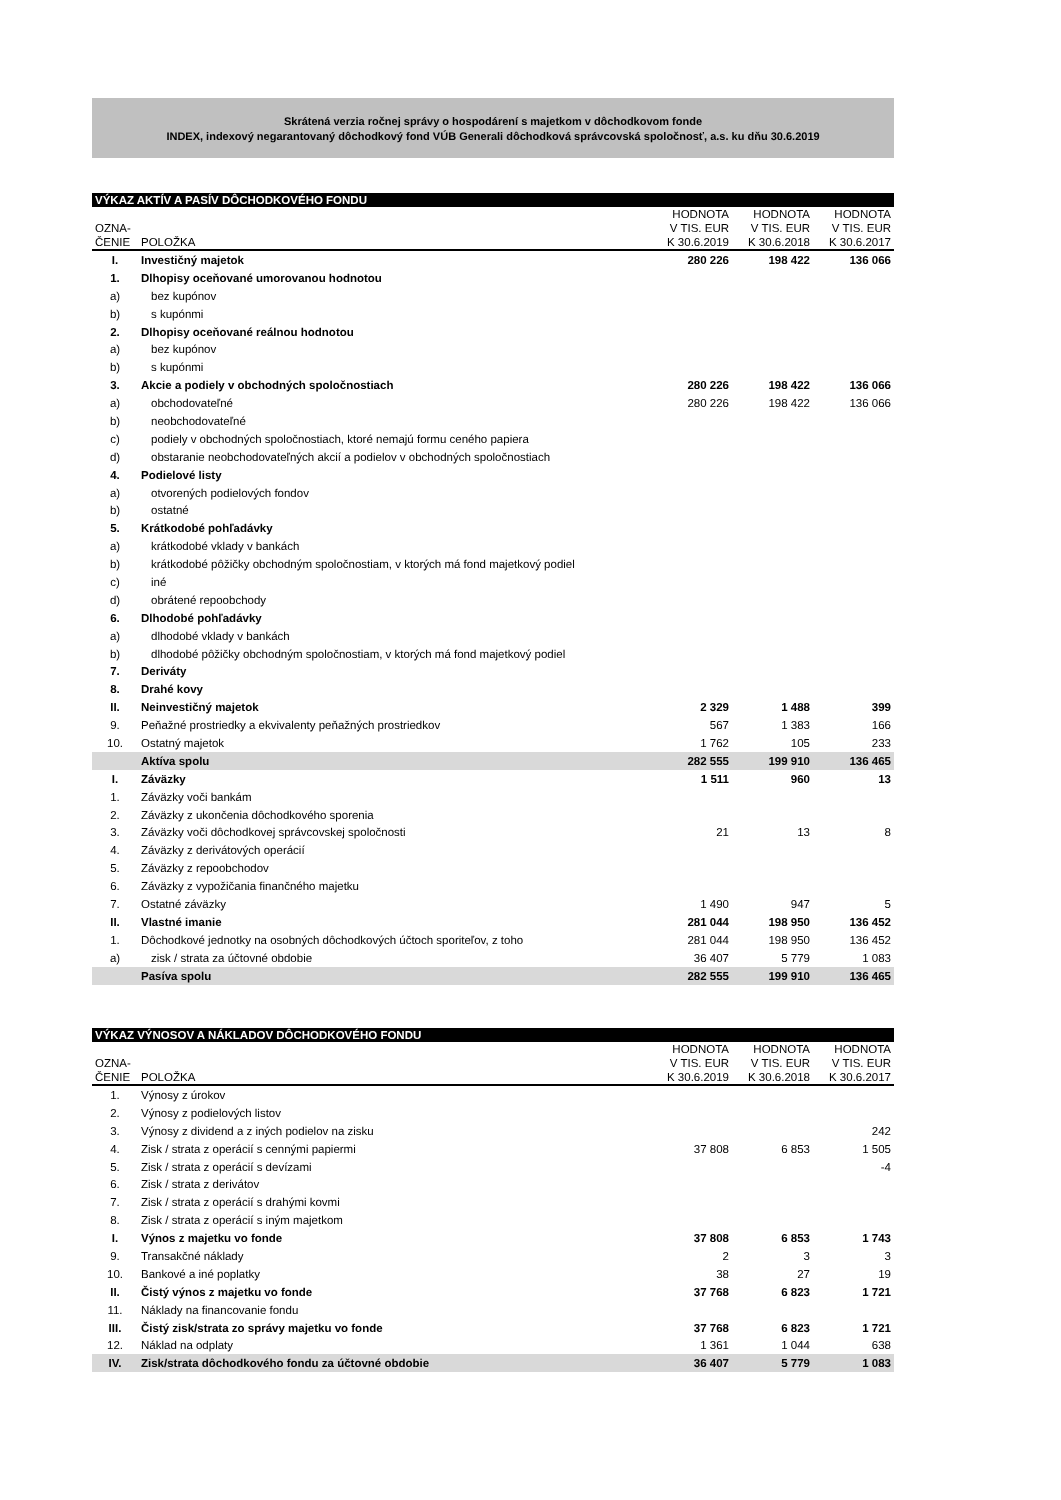Skrátená verzia ročnej správy o hospodárení s majetkom v dôchodkovom fonde
INDEX, indexový negarantovaný dôchodkový fond VÚB Generali dôchodková správcovská spoločnosť, a.s. ku dňu 30.6.2019
| VÝKAZ AKTÍV A PASÍV DÔCHODKOVÉHO FONDU | | | | |
| OZNA- ČENIE | POLOŽKA | HODNOTA V TIS. EUR K 30.6.2019 | HODNOTA V TIS. EUR K 30.6.2018 | HODNOTA V TIS. EUR K 30.6.2017 |
| I. | Investičný majetok | 280 226 | 198 422 | 136 066 |
| 1. | Dlhopisy oceňované umorovanou hodnotou | | | |
| a) | bez kupónov | | | |
| b) | s kupónmi | | | |
| 2. | Dlhopisy oceňované reálnou hodnotou | | | |
| a) | bez kupónov | | | |
| b) | s kupónmi | | | |
| 3. | Akcie a podiely v obchodných spoločnostiach | 280 226 | 198 422 | 136 066 |
| a) | obchodovateľné | 280 226 | 198 422 | 136 066 |
| b) | neobchodovateľné | | | |
| c) | podiely v obchodných spoločnostiach, ktoré nemajú formu ceného papiera | | | |
| d) | obstaranie neobchodovateľných akcií a podielov v obchodných spoločnostiach | | | |
| 4. | Podielové listy | | | |
| a) | otvorených podielových fondov | | | |
| b) | ostatné | | | |
| 5. | Krátkodobé pohľadávky | | | |
| a) | krátkodobé vklady v bankách | | | |
| b) | krátkodobé pôžičky obchodným spoločnostiam, v ktorých má fond majetkový podiel | | | |
| c) | iné | | | |
| d) | obrátené repoobchody | | | |
| 6. | Dlhodobé pohľadávky | | | |
| a) | dlhodobé vklady v bankách | | | |
| b) | dlhodobé pôžičky obchodným spoločnostiam, v ktorých má fond majetkový podiel | | | |
| 7. | Deriváty | | | |
| 8. | Drahé kovy | | | |
| II. | Neinvestičný majetok | 2 329 | 1 488 | 399 |
| 9. | Peňažné prostriedky a ekvivalenty peňažných prostriedkov | 567 | 1 383 | 166 |
| 10. | Ostatný majetok | 1 762 | 105 | 233 |
| | Aktíva spolu | 282 555 | 199 910 | 136 465 |
| I. | Záväzky | 1 511 | 960 | 13 |
| 1. | Záväzky voči bankám | | | |
| 2. | Záväzky z ukončenia dôchodkového sporenia | | | |
| 3. | Záväzky voči dôchodkovej správcovskej spoločnosti | 21 | 13 | 8 |
| 4. | Záväzky z derivátových operácií | | | |
| 5. | Záväzky z repoobchodov | | | |
| 6. | Záväzky z vypožičania finančného majetku | | | |
| 7. | Ostatné záväzky | 1 490 | 947 | 5 |
| II. | Vlastné imanie | 281 044 | 198 950 | 136 452 |
| 1. | Dôchodkové jednotky na osobných dôchodkových účtoch sporiteľov, z toho | 281 044 | 198 950 | 136 452 |
| a) | zisk / strata za účtovné obdobie | 36 407 | 5 779 | 1 083 |
| | Pasíva spolu | 282 555 | 199 910 | 136 465 |
| VÝKAZ VÝNOSOV A NÁKLADOV DÔCHODKOVÉHO FONDU | | | | |
| OZNA- ČENIE | POLOŽKA | HODNOTA V TIS. EUR K 30.6.2019 | HODNOTA V TIS. EUR K 30.6.2018 | HODNOTA V TIS. EUR K 30.6.2017 |
| 1. | Výnosy z úrokov | | | |
| 2. | Výnosy z podielových listov | | | |
| 3. | Výnosy z dividend a z iných podielov na zisku | | | 242 |
| 4. | Zisk / strata z operácií s cennými papiermi | 37 808 | 6 853 | 1 505 |
| 5. | Zisk / strata z operácií s devízami | | | -4 |
| 6. | Zisk / strata z derivátov | | | |
| 7. | Zisk / strata z operácií s drahými kovmi | | | |
| 8. | Zisk / strata z operácií s iným majetkom | | | |
| I. | Výnos z majetku vo fonde | 37 808 | 6 853 | 1 743 |
| 9. | Transakčné náklady | 2 | 3 | 3 |
| 10. | Bankové a iné poplatky | 38 | 27 | 19 |
| II. | Čistý výnos z majetku vo fonde | 37 768 | 6 823 | 1 721 |
| 11. | Náklady na financovanie fondu | | | |
| III. | Čistý zisk/strata zo správy majetku vo fonde | 37 768 | 6 823 | 1 721 |
| 12. | Náklad na odplaty | 1 361 | 1 044 | 638 |
| IV. | Zisk/strata dôchodkového fondu za účtovné obdobie | 36 407 | 5 779 | 1 083 |